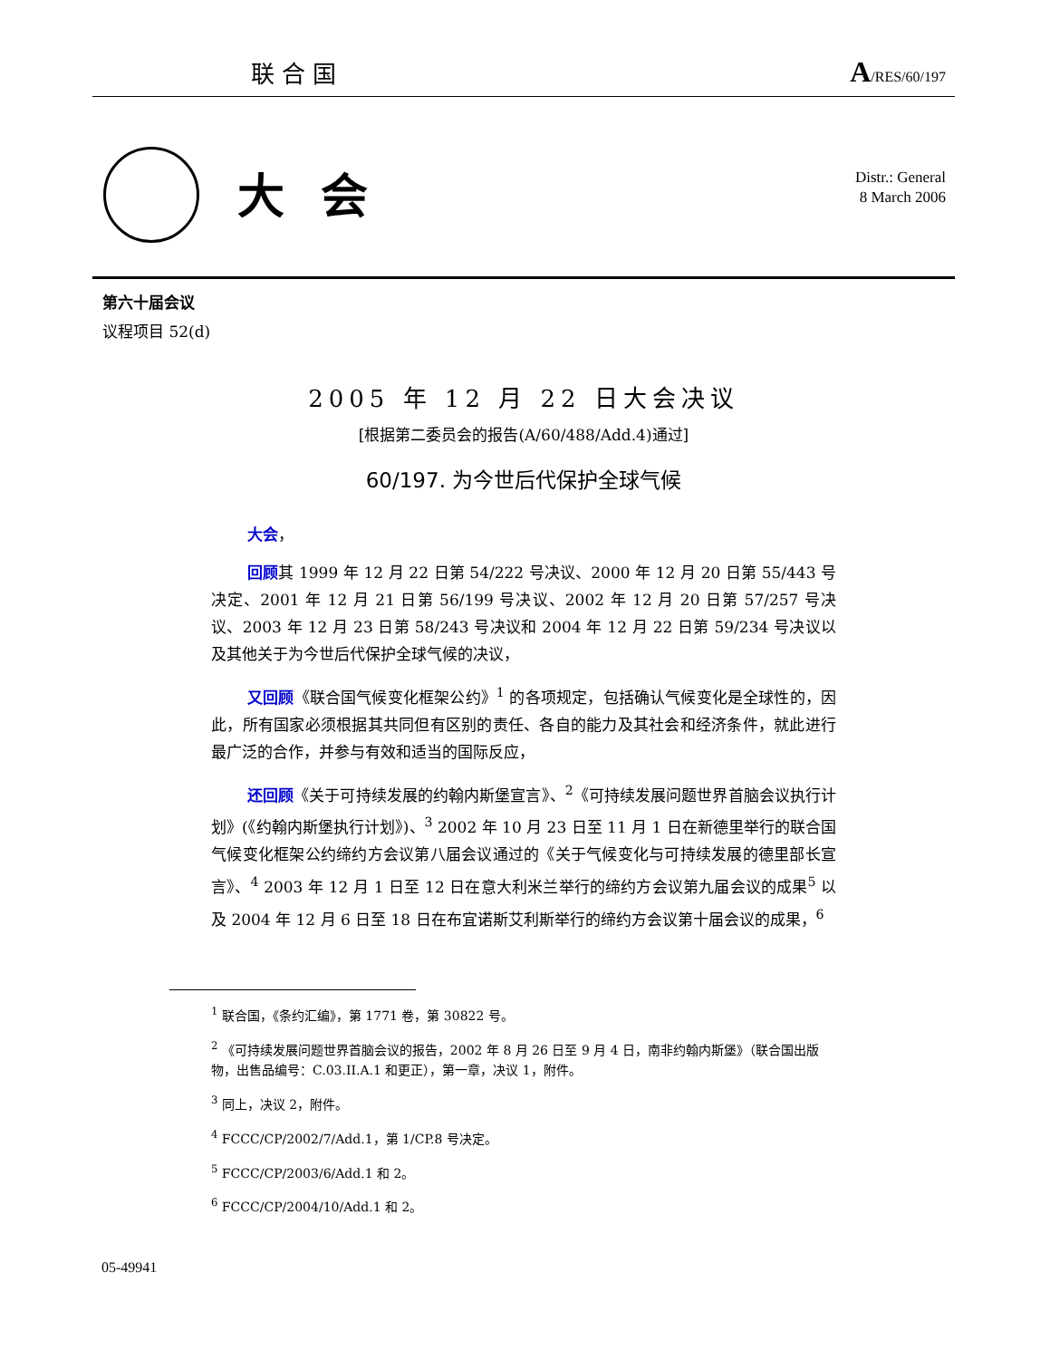联合国 A/RES/60/197
大会
Distr.: General
8 March 2006
第六十届会议
议程项目 52(d)
2005 年 12 月 22 日大会决议
[根据第二委员会的报告(A/60/488/Add.4)通过]
60/197. 为今世后代保护全球气候
大会，
回顾其 1999 年 12 月 22 日第 54/222 号决议、2000 年 12 月 20 日第 55/443 号决定、2001 年 12 月 21 日第 56/199 号决议、2002 年 12 月 20 日第 57/257 号决议、2003 年 12 月 23 日第 58/243 号决议和 2004 年 12 月 22 日第 59/234 号决议以及其他关于为今世后代保护全球气候的决议，
又回顾《联合国气候变化框架公约》<sup>1</sup> 的各项规定，包括确认气候变化是全球性的，因此，所有国家必须根据其共同但有区别的责任、各自的能力及其社会和经济条件，就此进行最广泛的合作，并参与有效和适当的国际反应，
还回顾《关于可持续发展的约翰内斯堡宣言》、<sup>2</sup>《可持续发展问题世界首脑会议执行计划》(《约翰内斯堡执行计划》)、<sup>3</sup> 2002 年 10 月 23 日至 11 月 1 日在新德里举行的联合国气候变化框架公约缔约方会议第八届会议通过的《关于气候变化与可持续发展的德里部长宣言》、<sup>4</sup> 2003 年 12 月 1 日至 12 日在意大利米兰举行的缔约方会议第九届会议的成果<sup>5</sup> 以及 2004 年 12 月 6 日至 18 日在布宜诺斯艾利斯举行的缔约方会议第十届会议的成果，<sup>6</sup>
<sup>1</sup> 联合国，《条约汇编》，第 1771 卷，第 30822 号。
<sup>2</sup> 《可持续发展问题世界首脑会议的报告，2002 年 8 月 26 日至 9 月 4 日，南非约翰内斯堡》（联合国出版物，出售品编号：C.03.II.A.1 和更正），第一章，决议 1，附件。
<sup>3</sup> 同上，决议 2，附件。
<sup>4</sup> FCCC/CP/2002/7/Add.1，第 1/CP.8 号决定。
<sup>5</sup> FCCC/CP/2003/6/Add.1 和 2。
<sup>6</sup> FCCC/CP/2004/10/Add.1 和 2。
05-49941